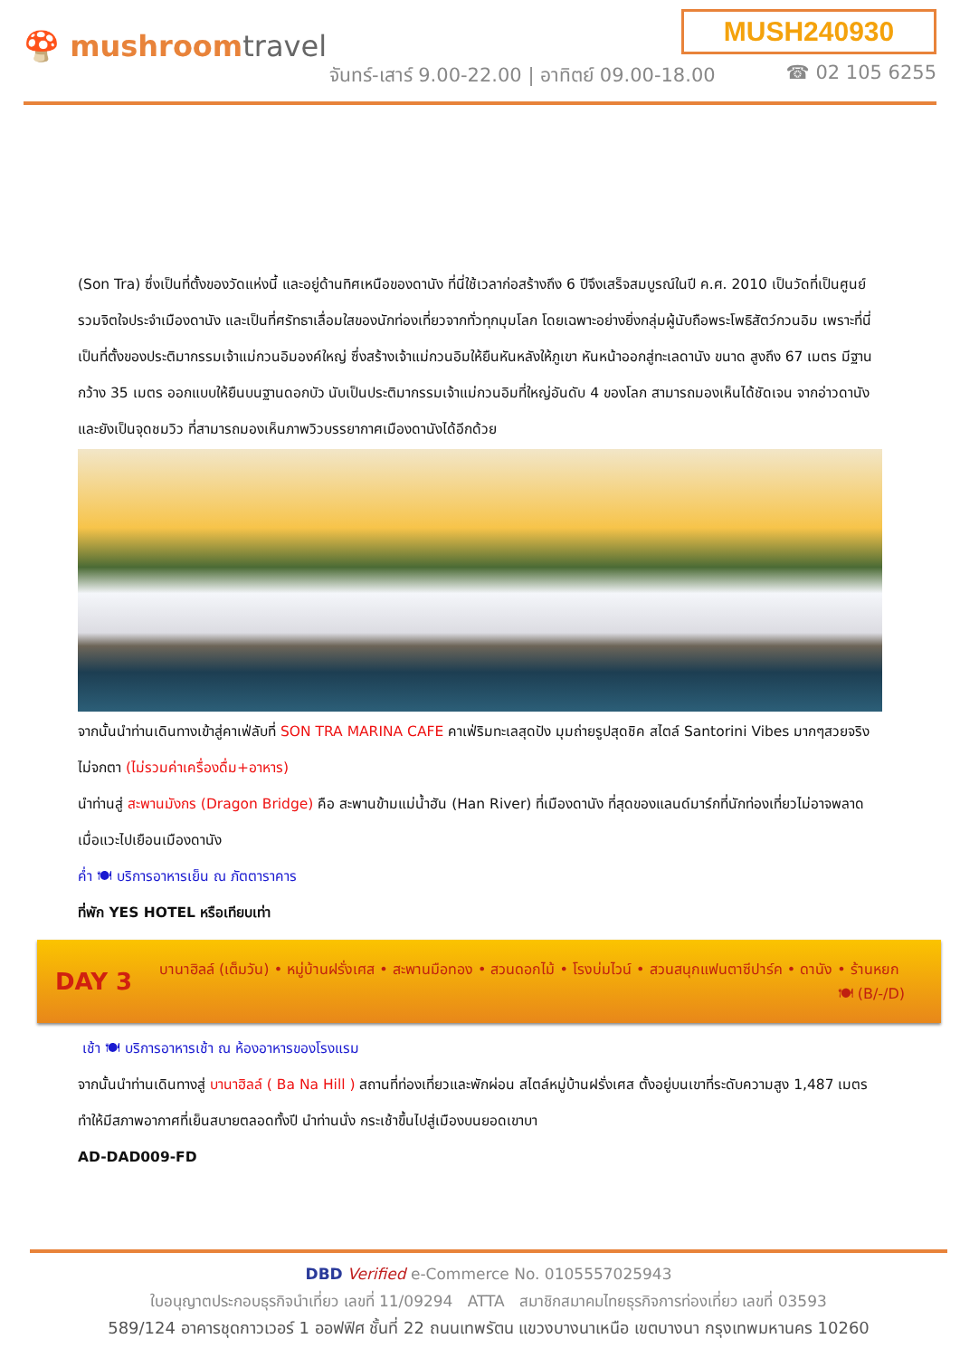🍄 mushroomtravel
MUSH240930
จันทร์-เสาร์ 9.00-22.00 | อาทิตย์ 09.00-18.00
☎ 02 105 6255
(Son Tra) ซึ่งเป็นที่ตั้งของวัดแห่งนี้ และอยู่ด้านทิศเหนือของดานัง ที่นี่ใช้เวลาก่อสร้างถึง 6 ปีจึงเสร็จสมบูรณ์ในปี ค.ศ. 2010 เป็นวัดที่เป็นศูนย์รวมจิตใจประจำเมืองดานัง และเป็นที่ศรัทธาเลื่อมใสของนักท่องเที่ยวจากทั่วทุกมุมโลก โดยเฉพาะอย่างยิ่งกลุ่มผู้นับถือพระโพธิสัตว์กวนอิม เพราะที่นี่เป็นที่ตั้งของประติมากรรมเจ้าแม่กวนอิมองค์ใหญ่ ซึ่งสร้างเจ้าแม่กวนอิมให้ยืนหันหลังให้ภูเขา หันหน้าออกสู่ทะเลดานัง ขนาด สูงถึง 67 เมตร มีฐานกว้าง 35 เมตร ออกแบบให้ยืนบนฐานดอกบัว นับเป็นประติมากรรมเจ้าแม่กวนอิมที่ใหญ่อันดับ 4 ของโลก สามารถมองเห็นได้ชัดเจน จากอ่าวดานัง และยังเป็นจุดชมวิว ที่สามารถมองเห็นภาพวิวบรรยากาศเมืองดานังได้อีกด้วย
จากนั้นนำท่านเดินทางเข้าสู่คาเฟ่ลับที่ SON TRA MARINA CAFE คาเฟ่ริมทะเลสุดปัง มุมถ่ายรูปสุดชิค สไตล์ Santorini Vibes มากๆสวยจริงไม่จกตา (ไม่รวมค่าเครื่องดื่ม+อาหาร)
นำท่านสู่ สะพานมังกร (Dragon Bridge) คือ สะพานข้ามแม่น้ำฮัน (Han River) ที่เมืองดานัง ที่สุดของแลนด์มาร์กที่นักท่องเที่ยวไม่อาจพลาดเมื่อแวะไปเยือนเมืองดานัง
ค่ำ 🍽 บริการอาหารเย็น ณ ภัตตาราคาร
ที่พัก YES HOTEL หรือเทียบเท่า
DAY 3
บานาฮิลล์ (เต็มวัน) • หมู่บ้านฝรั่งเศส • สะพานมือทอง • สวนดอกไม้ • โรงบ่มไวน์ • สวนสนุกแฟนตาซีปาร์ค • ดานัง • ร้านหยก 🍽 (B/-/D)
เช้า 🍽 บริการอาหารเช้า ณ ห้องอาหารของโรงแรม
จากนั้นนำท่านเดินทางสู่ บานาฮิลล์ ( Ba Na Hill ) สถานที่ท่องเที่ยวและพักผ่อน สไตล์หมู่บ้านฝรั่งเศส ตั้งอยู่บนเขาที่ระดับความสูง 1,487 เมตร ทำให้มีสภาพอากาศที่เย็นสบายตลอดทั้งปี นำท่านนั่ง กระเช้าขึ้นไปสู่เมืองบนยอดเขาบา
AD-DAD009-FD
DBD Verified e-Commerce No. 0105557025943
ใบอนุญาตประกอบธุรกิจนำเที่ยว เลขที่ 11/09294 ATTA สมาชิกสมาคมไทยธุรกิจการท่องเที่ยว เลขที่ 03593
589/124 อาคารชุดกาวเวอร์ 1 ออฟฟิศ ชั้นที่ 22 ถนนเทพรัตน แขวงบางนาเหนือ เขตบางนา กรุงเทพมหานคร 10260